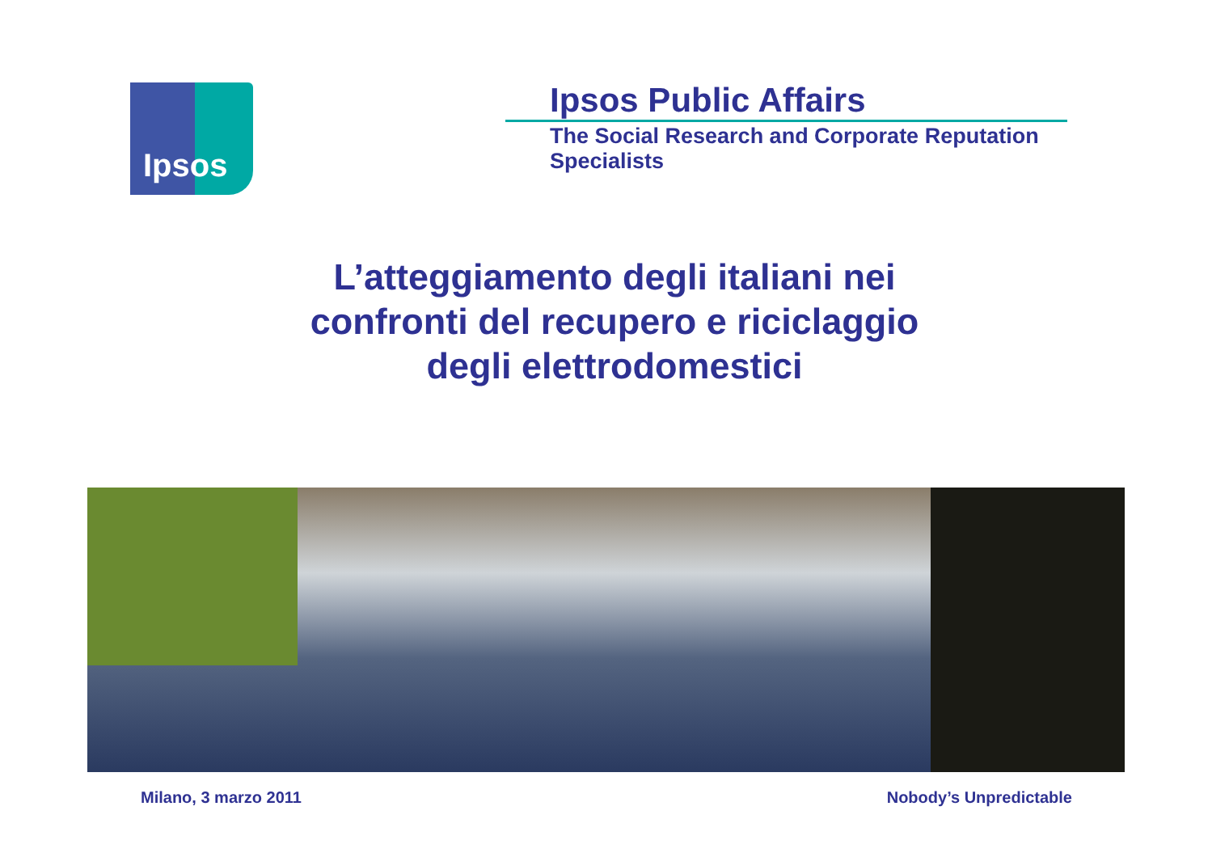Ipsos
Ipsos Public Affairs
The Social Research and Corporate Reputation Specialists
L’atteggiamento degli italiani nei
confronti del recupero e riciclaggio
degli elettrodomestici
Milano, 3 marzo 2011 Nobody’s Unpredictable